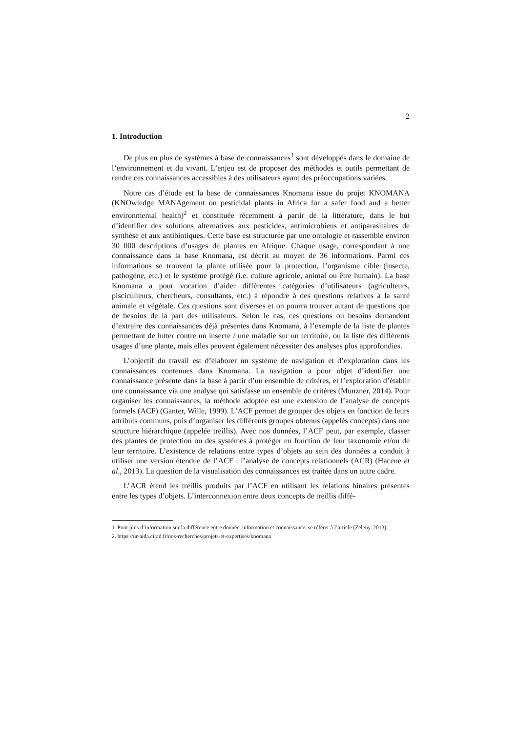2
1. Introduction
De plus en plus de systèmes à base de connaissances<sup>1</sup> sont développés dans le domaine de l’environnement et du vivant. L’enjeu est de proposer des méthodes et outils permettant de rendre ces connaissances accessibles à des utilisateurs ayant des préoccupations variées.
Notre cas d’étude est la base de connaissances Knomana issue du projet KNOMANA (KNOwledge MANAgement on pesticidal plants in Africa for a safer food and a better environmental health)<sup>2</sup> et constituée récemment à partir de la littérature, dans le but d’identifier des solutions alternatives aux pesticides, antimicrobiens et antiparasitaires de synthèse et aux antibiotiques. Cette base est structurée par une ontologie et rassemble environ 30 000 descriptions d’usages de plantes en Afrique. Chaque usage, correspondant à une connaissance dans la base Knomana, est décrit au moyen de 36 informations. Parmi ces informations se trouvent la plante utilisée pour la protection, l’organisme cible (insecte, pathogène, etc.) et le système protégé (i.e. culture agricole, animal ou être humain). La base Knomana a pour vocation d’aider différentes catégories d’utilisateurs (agriculteurs, pisciculteurs, chercheurs, consultants, etc.) à répondre à des questions relatives à la santé animale et végétale. Ces questions sont diverses et on pourra trouver autant de questions que de besoins de la part des utilisateurs. Selon le cas, ces questions ou besoins demandent d’extraire des connaissances déjà présentes dans Knomana, à l’exemple de la liste de plantes permettant de lutter contre un insecte / une maladie sur un territoire, ou la liste des différents usages d’une plante, mais elles peuvent également nécessiter des analyses plus approfondies.
L’objectif du travail est d’élaborer un système de navigation et d’exploration dans les connaissances contenues dans Knomana. La navigation a pour objet d’identifier une connaissance présente dans la base à partir d’un ensemble de critères, et l’exploration d’établir une connaissance via une analyse qui satisfasse un ensemble de critères (Munzner, 2014). Pour organiser les connaissances, la méthode adoptée est une extension de l’analyse de concepts formels (ACF) (Ganter, Wille, 1999). L’ACF permet de grouper des objets en fonction de leurs attributs communs, puis d’organiser les différents groupes obtenus (appelés concepts) dans une structure hiérarchique (appelée treillis). Avec nos données, l’ACF peut, par exemple, classer des plantes de protection ou des systèmes à protéger en fonction de leur taxonomie et/ou de leur territoire. L’existence de relations entre types d’objets au sein des données a conduit à utiliser une version étendue de l’ACF : l’analyse de concepts relationnels (ACR) (Hacene et al., 2013). La question de la visualisation des connaissances est traitée dans un autre cadre.
L’ACR étend les treillis produits par l’ACF en utilisant les relations binaires présentes entre les types d’objets. L’interconnexion entre deux concepts de treillis diffé-
1. Pour plus d’information sur la différence entre donnée, information et connaissance, se référer à l’article (Zeleny, 2013).
2. https://ur-aida.cirad.fr/nos-recherches/projets-et-expertises/knomana